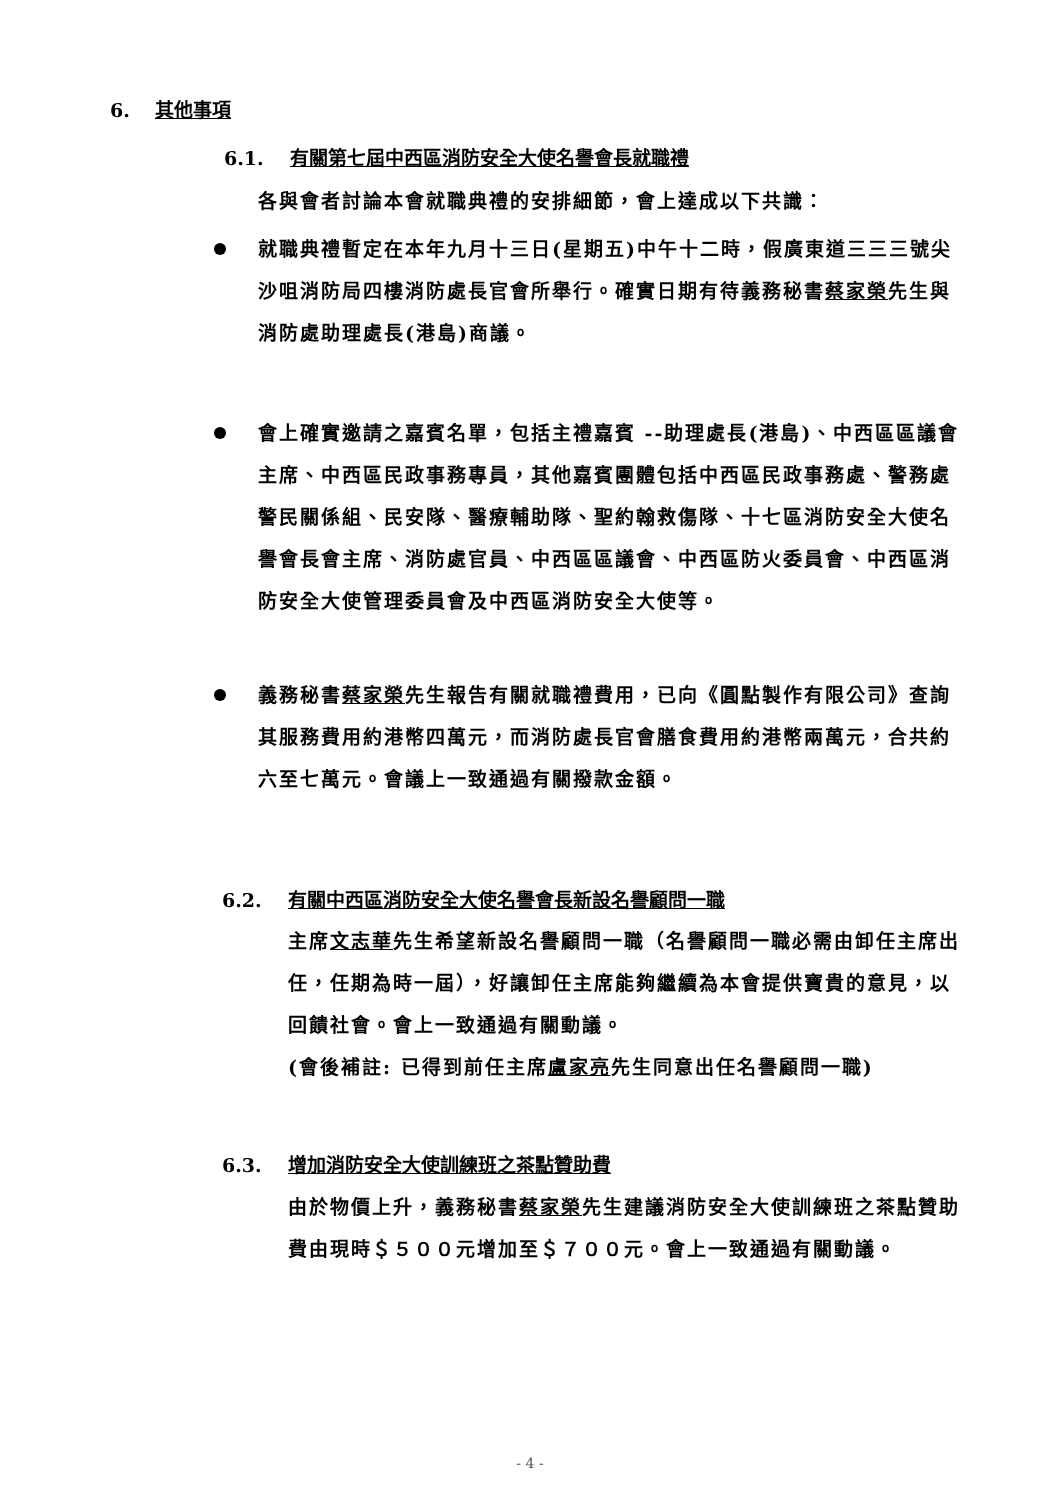6. 其他事項
6.1. 有關第七屆中西區消防安全大使名譽會長就職禮
各與會者討論本會就職典禮的安排細節，會上達成以下共識：
就職典禮暫定在本年九月十三日(星期五)中午十二時，假廣東道三三三號尖沙咀消防局四樓消防處長官會所舉行。確實日期有待義務秘書蔡家榮先生與消防處助理處長(港島)商議。
會上確實邀請之嘉賓名單，包括主禮嘉賓 --助理處長(港島)、中西區區議會主席、中西區民政事務專員，其他嘉賓團體包括中西區民政事務處、警務處警民關係組、民安隊、醫療輔助隊、聖約翰救傷隊、十七區消防安全大使名譽會長會主席、消防處官員、中西區區議會、中西區防火委員會、中西區消防安全大使管理委員會及中西區消防安全大使等。
義務秘書蔡家榮先生報告有關就職禮費用，已向《圓點製作有限公司》查詢其服務費用約港幣四萬元，而消防處長官會膳食費用約港幣兩萬元，合共約六至七萬元。會議上一致通過有關撥款金額。
6.2. 有關中西區消防安全大使名譽會長新設名譽顧問一職
主席文志華先生希望新設名譽顧問一職（名譽顧問一職必需由卸任主席出任，任期為時一屆），好讓卸任主席能夠繼續為本會提供寶貴的意見，以回饋社會。會上一致通過有關動議。
(會後補註: 已得到前任主席盧家亮先生同意出任名譽顧問一職)
6.3. 增加消防安全大使訓練班之茶點贊助費
由於物價上升，義務秘書蔡家榮先生建議消防安全大使訓練班之茶點贊助費由現時＄５００元增加至＄７００元。會上一致通過有關動議。
- 4 -